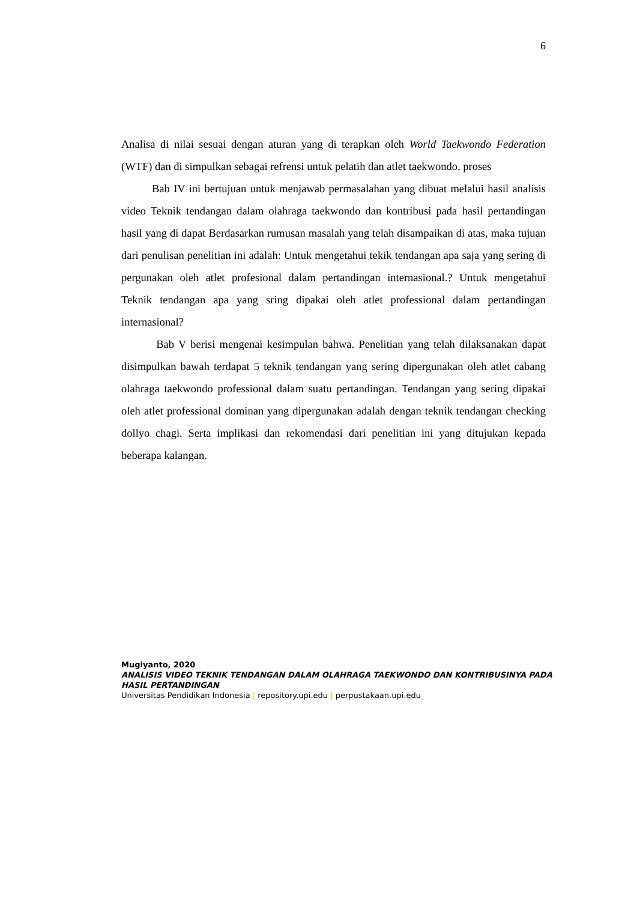6
Analisa di nilai sesuai dengan aturan yang di terapkan oleh World Taekwondo Federation (WTF) dan di simpulkan sebagai refrensi untuk pelatih dan atlet taekwondo. proses
Bab IV ini bertujuan untuk menjawab permasalahan yang dibuat melalui hasil analisis video Teknik tendangan dalam olahraga taekwondo dan kontribusi pada hasil pertandingan hasil yang di dapat Berdasarkan rumusan masalah yang telah disampaikan di atas, maka tujuan dari penulisan penelitian ini adalah: Untuk mengetahui tekik tendangan apa saja yang sering di pergunakan oleh atlet profesional dalam pertandingan internasional.? Untuk mengetahui Teknik tendangan apa yang sring dipakai oleh atlet professional dalam pertandingan internasional?
Bab V berisi mengenai kesimpulan bahwa. Penelitian yang telah dilaksanakan dapat disimpulkan bawah terdapat 5 teknik tendangan yang sering dipergunakan oleh atlet cabang olahraga taekwondo professional dalam suatu pertandingan. Tendangan yang sering dipakai oleh atlet professional dominan yang dipergunakan adalah dengan teknik tendangan checking dollyo chagi. Serta implikasi dan rekomendasi dari penelitian ini yang ditujukan kepada beberapa kalangan.
Mugiyanto, 2020
ANALISIS VIDEO TEKNIK TENDANGAN DALAM OLAHRAGA TAEKWONDO DAN KONTRIBUSINYA PADA HASIL PERTANDINGAN
Universitas Pendidikan Indonesia | repository.upi.edu | perpustakaan.upi.edu